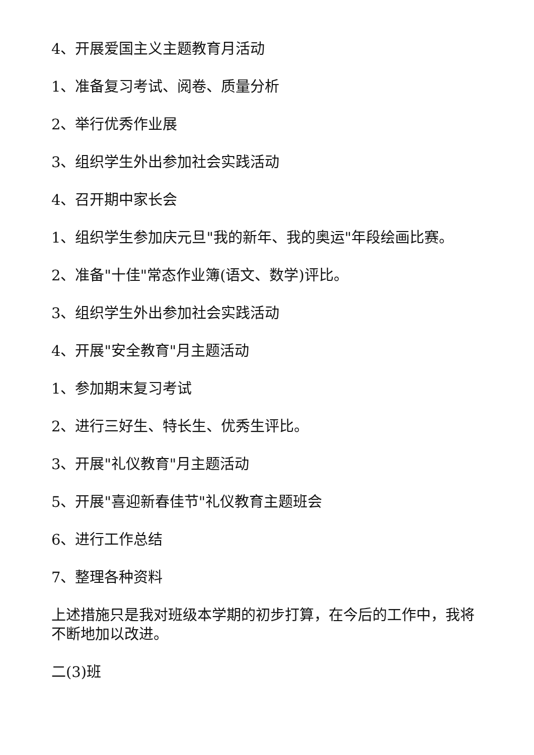4、开展爱国主义主题教育月活动
1、准备复习考试、阅卷、质量分析
2、举行优秀作业展
3、组织学生外出参加社会实践活动
4、召开期中家长会
1、组织学生参加庆元旦"我的新年、我的奥运"年段绘画比赛。
2、准备"十佳"常态作业簿(语文、数学)评比。
3、组织学生外出参加社会实践活动
4、开展"安全教育"月主题活动
1、参加期末复习考试
2、进行三好生、特长生、优秀生评比。
3、开展"礼仪教育"月主题活动
5、开展"喜迎新春佳节"礼仪教育主题班会
6、进行工作总结
7、整理各种资料
上述措施只是我对班级本学期的初步打算，在今后的工作中，我将不断地加以改进。
二(3)班